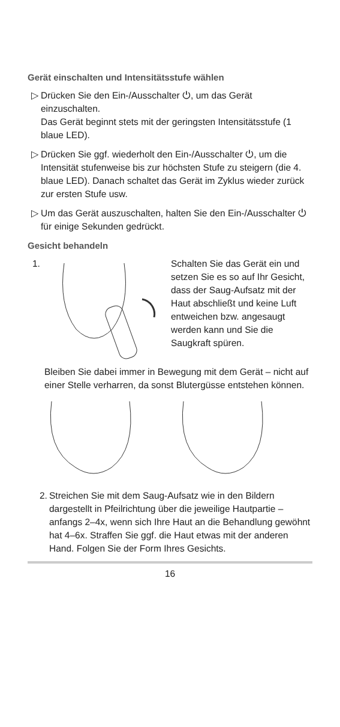Gerät einschalten und Intensitätsstufe wählen
▷ Drücken Sie den Ein-/Ausschalter ⏻, um das Gerät einzuschalten.
Das Gerät beginnt stets mit der geringsten Intensitätsstufe (1 blaue LED).
▷ Drücken Sie ggf. wiederholt den Ein-/Ausschalter ⏻, um die Intensität stufenweise bis zur höchsten Stufe zu steigern (die 4. blaue LED). Danach schaltet das Gerät im Zyklus wieder zurück zur ersten Stufe usw.
▷ Um das Gerät auszuschalten, halten Sie den Ein-/Ausschalter ⏻ für einige Sekunden gedrückt.
Gesicht behandeln
1. Schalten Sie das Gerät ein und setzen Sie es so auf Ihr Gesicht, dass der Saug-Aufsatz mit der Haut abschließt und keine Luft entweichen bzw. angesaugt werden kann und Sie die Saugkraft spüren.
Bleiben Sie dabei immer in Bewegung mit dem Gerät – nicht auf einer Stelle verharren, da sonst Blutergüsse entstehen können.
2.
Streichen Sie mit dem Saug-Aufsatz wie in den Bildern dargestellt in Pfeilrichtung über die jeweilige Hautpartie – anfangs 2–4x, wenn sich Ihre Haut an die Behandlung gewöhnt hat 4–6x. Straffen Sie ggf. die Haut etwas mit der anderen Hand. Folgen Sie der Form Ihres Gesichts.
16